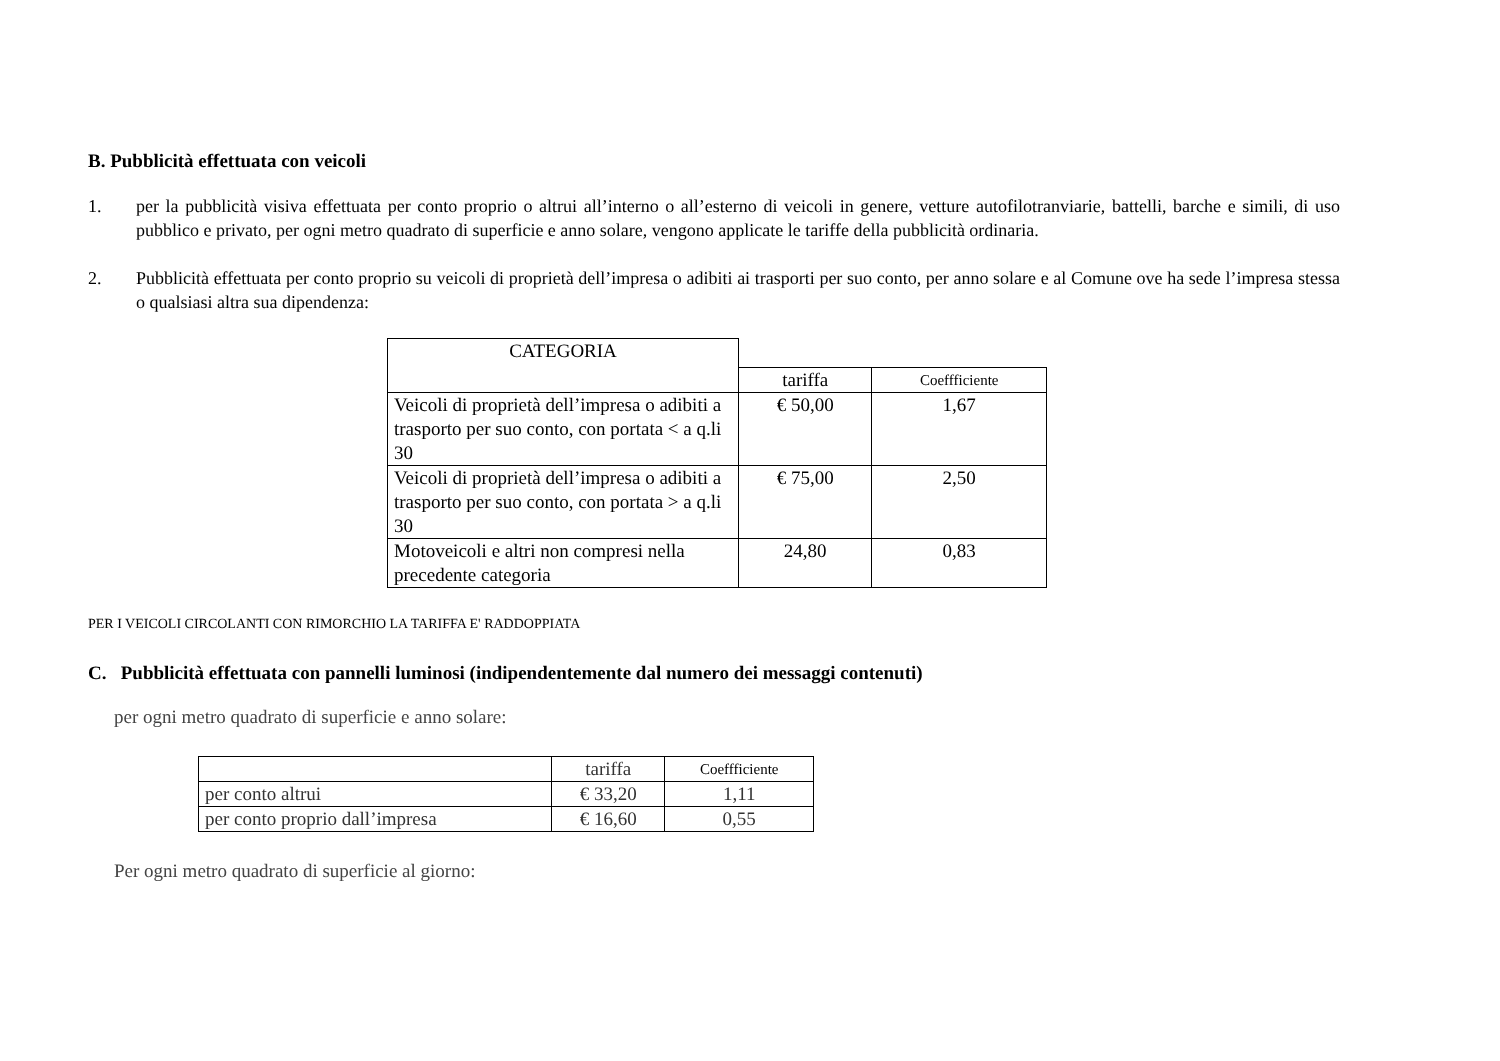B. Pubblicità effettuata con veicoli
1. per la pubblicità visiva effettuata per conto proprio o altrui all’interno o all’esterno di veicoli in genere, vetture autofilotranviarie, battelli, barche e simili, di uso pubblico e privato, per ogni metro quadrato di superficie e anno solare, vengono applicate le tariffe della pubblicità ordinaria.
2. Pubblicità effettuata per conto proprio su veicoli di proprietà dell’impresa o adibiti ai trasporti per suo conto, per anno solare e al Comune ove ha sede l’impresa stessa o qualsiasi altra sua dipendenza:
| CATEGORIA | | |
| | tariffa | Coeffficiente |
| Veicoli di proprietà dell’impresa o adibiti a trasporto per suo conto, con portata < a q.li 30 | € 50,00 | 1,67 |
| Veicoli di proprietà dell’impresa o adibiti a trasporto per suo conto, con portata > a q.li 30 | € 75,00 | 2,50 |
| Motoveicoli e altri non compresi nella precedente categoria | 24,80 | 0,83 |
PER I VEICOLI CIRCOLANTI CON RIMORCHIO LA TARIFFA E' RADDOPPIATA
C. Pubblicità effettuata con pannelli luminosi (indipendentemente dal numero dei messaggi contenuti)
per ogni metro quadrato di superficie e anno solare:
| | tariffa | Coeffficiente |
| --- | --- | --- |
| per conto altrui | € 33,20 | 1,11 |
| per conto proprio dall’impresa | € 16,60 | 0,55 |
Per ogni metro quadrato di superficie al giorno: